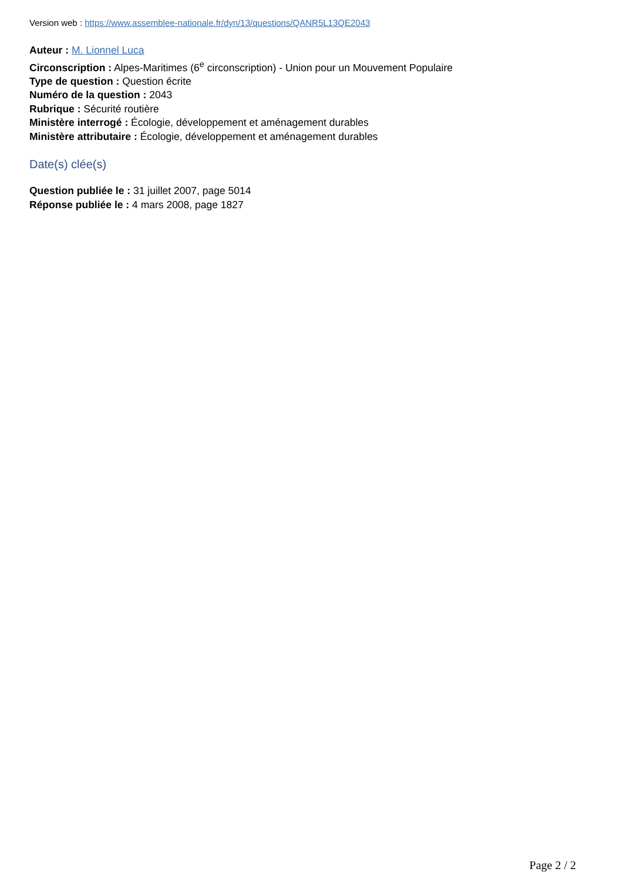Version web : https://www.assemblee-nationale.fr/dyn/13/questions/QANR5L13QE2043
Auteur : M. Lionnel Luca
Circonscription : Alpes-Maritimes (6<sup>e</sup> circonscription) - Union pour un Mouvement Populaire
Type de question : Question écrite
Numéro de la question : 2043
Rubrique : Sécurité routière
Ministère interrogé : Écologie, développement et aménagement durables
Ministère attributaire : Écologie, développement et aménagement durables
Date(s) clée(s)
Question publiée le : 31 juillet 2007, page 5014
Réponse publiée le : 4 mars 2008, page 1827
Page 2 / 2